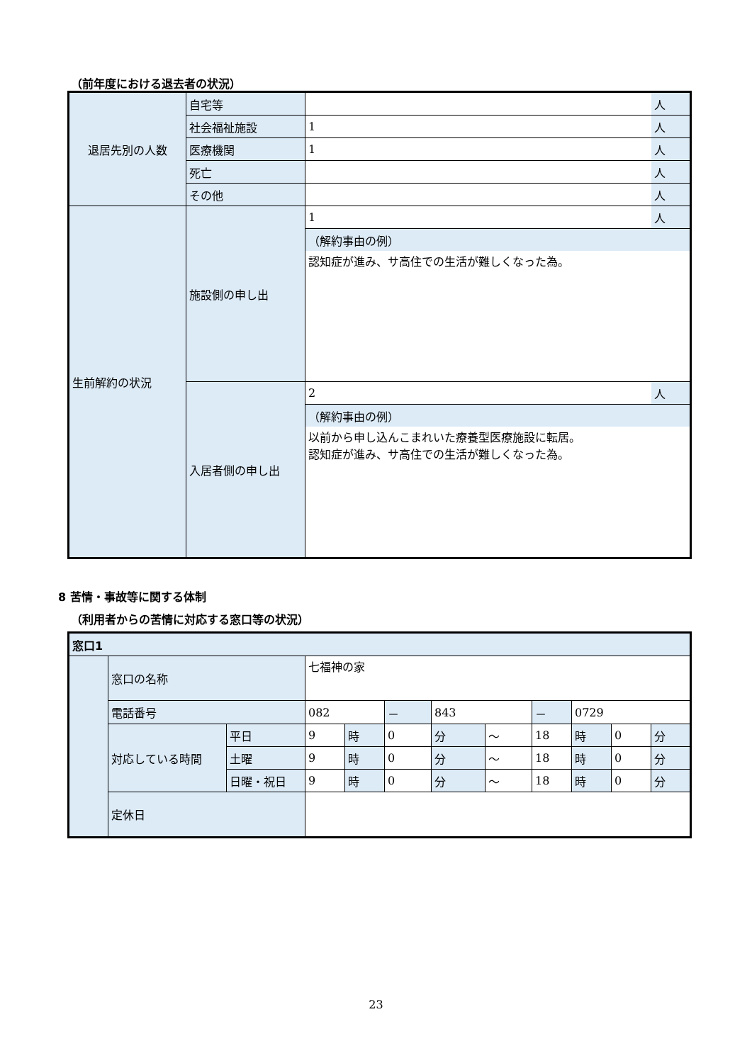（前年度における退去者の状況）
| 退居先別の人数 | 自宅等 | | 人 |
| | 社会福祉施設 | 1 | 人 |
| | 医療機関 | 1 | 人 |
| | 死亡 | | 人 |
| | その他 | | 人 |
| 生前解約の状況 | 施設側の申し出 | 1 | 人 |
| | | （解約事由の例） | |
| | | 認知症が進み、サ高住での生活が難しくなった為。 | |
| | 入居者側の申し出 | 2 | 人 |
| | | （解約事由の例） | |
| | | 以前から申し込んこまれいた療養型医療施設に転居。 認知症が進み、サ高住での生活が難しくなった為。 | |
8 苦情・事故等に関する体制
（利用者からの苦情に対応する窓口等の状況）
| 窓口1 | | | | | | | | | | | |
| | 窓口の名称 | | 七福神の家 | | | | | | | | |
| | 電話番号 | | 082 | | － | 843 | | － | 0729 | | |
| | 対応している時間 | 平日 | 9 | 時 | 0 | 分 | ～ | 18 | 時 | 0 | 分 |
| | | 土曜 | 9 | 時 | 0 | 分 | ～ | 18 | 時 | 0 | 分 |
| | | 日曜・祝日 | 9 | 時 | 0 | 分 | ～ | 18 | 時 | 0 | 分 |
| | 定休日 | | | | | | | | | | |
23